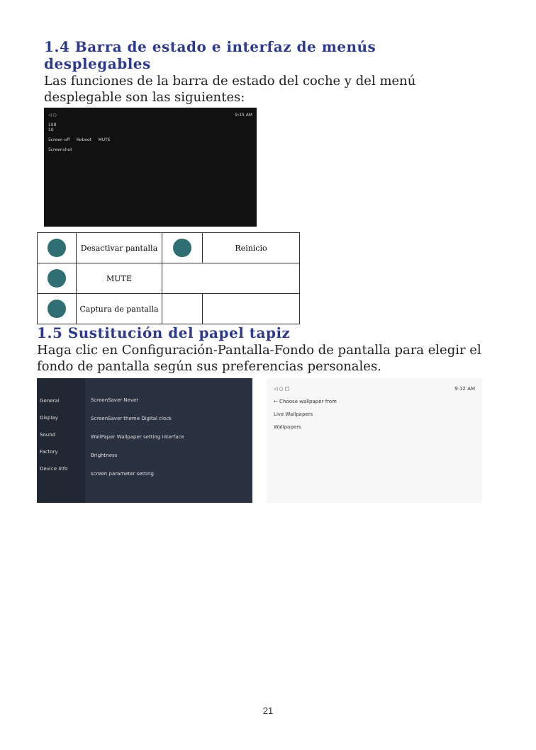1.4 Barra de estado e interfaz de menús desplegables
Las funciones de la barra de estado del coche y del menú desplegable son las siguientes:
◁ ○ 9:15 AM
158
10
Screen off Reboot MUTE
Screenshot
| | Desactivar pantalla | | Reinicio |
| | MUTE | | |
| | Captura de pantalla | | |
1.5 Sustitución del papel tapiz
Haga clic en Configuración-Pantalla-Fondo de pantalla para elegir el fondo de pantalla según sus preferencias personales.
General
Display
Sound
Factory
Device Info
ScreenSaver Never
ScreenSaver theme Digital clock
WallPaper Wallpaper setting interface
Brightness
screen parameter setting
◁ ○ □ 9:12 AM
← Choose wallpaper from
Live Wallpapers
Wallpapers
21